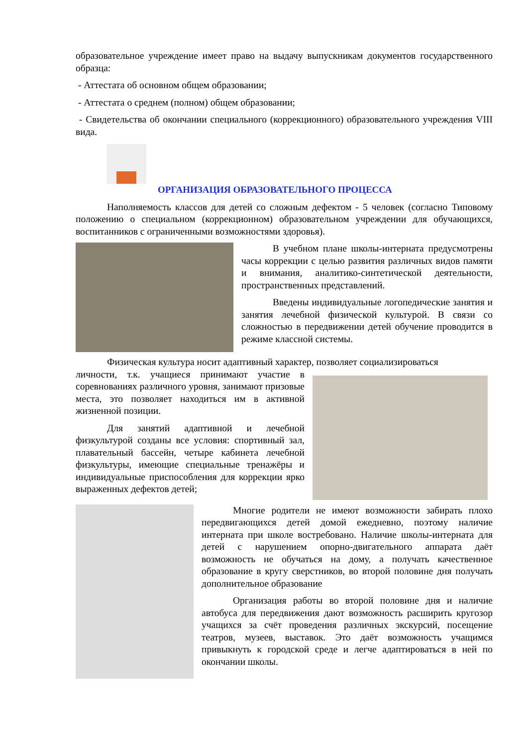образовательное учреждение имеет право на выдачу выпускникам документов государственного образца:
- Аттестата об основном общем образовании;
- Аттестата о среднем (полном) общем образовании;
- Свидетельства об окончании специального (коррекционного) образовательного учреждения VIII вида.
ОРГАНИЗАЦИЯ ОБРАЗОВАТЕЛЬНОГО ПРОЦЕССА
Наполняемость классов для детей со сложным дефектом - 5 человек (согласно Типовому положению о специальном (коррекционном) образовательном учреждении для обучающихся, воспитанников с ограниченными возможностями здоровья).
В учебном плане школы-интерната предусмотрены часы коррекции с целью развития различных видов памяти и внимания, аналитико-синтетической деятельности, пространственных представлений.
Введены индивидуальные логопедические занятия и занятия лечебной физической культурой. В связи со сложностью в передвижении детей обучение проводится в режиме классной системы.
Физическая культура носит адаптивный характер, позволяет социализироваться
личности, т.к. учащиеся принимают участие в соревнованиях различного уровня, занимают призовые места, это позволяет находиться им в активной жизненной позиции.
Для занятий адаптивной и лечебной физкультурой созданы все условия: спортивный зал, плавательный бассейн, четыре кабинета лечебной физкультуры, имеющие специальные тренажёры и индивидуальные приспособления для коррекции ярко выраженных дефектов детей;
Многие родители не имеют возможности забирать плохо передвигающихся детей домой ежедневно, поэтому наличие интерната при школе востребовано. Наличие школы-интерната для детей с нарушением опорно-двигательного аппарата даёт возможность не обучаться на дому, а получать качественное образование в кругу сверстников, во второй половине дня получать дополнительное образование
Организация работы во второй половине дня и наличие автобуса для передвижения дают возможность расширить кругозор учащихся за счёт проведения различных экскурсий, посещение театров, музеев, выставок. Это даёт возможность учащимся привыкнуть к городской среде и легче адаптироваться в ней по окончании школы.